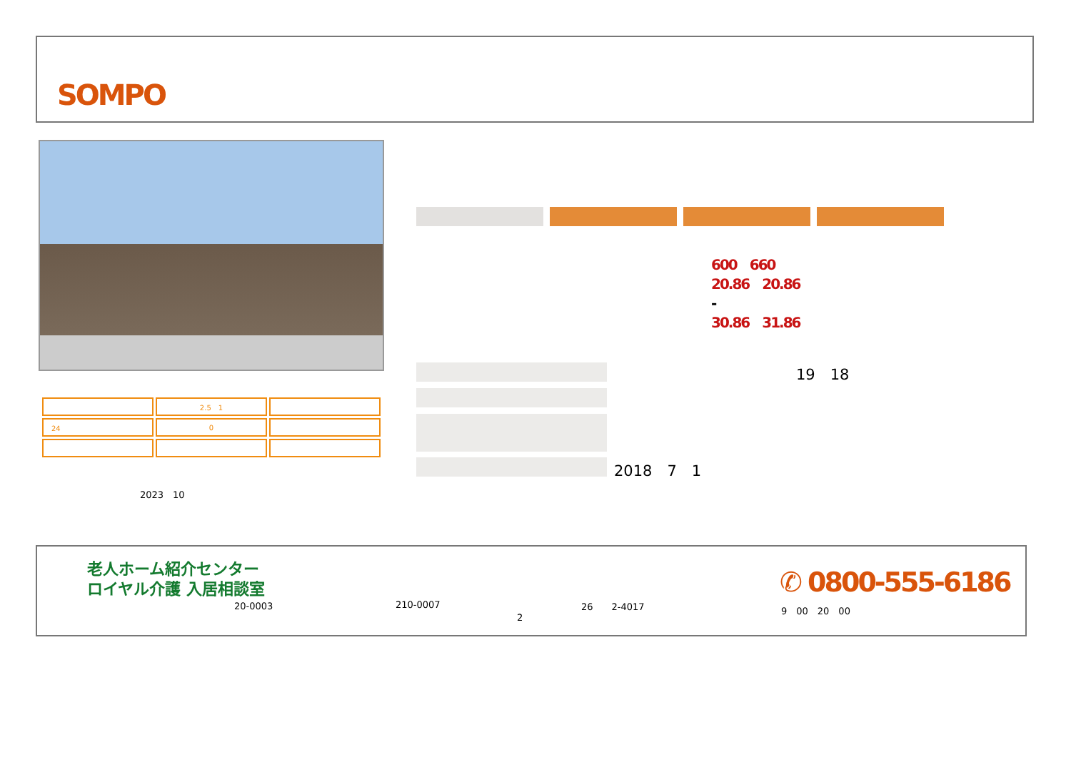SOMPO
| | 2.5 1 | |
| 24 | 0 | |
2023　10
600　660
20.86　20.86
-
30.86　31.86
19　18
2018　7　1
老人ホーム紹介センター
ロイヤル介護 入居相談室
20-0003 210-0007 26　　2-4017
2
✆ 0800-555-6186
9　00　20　00